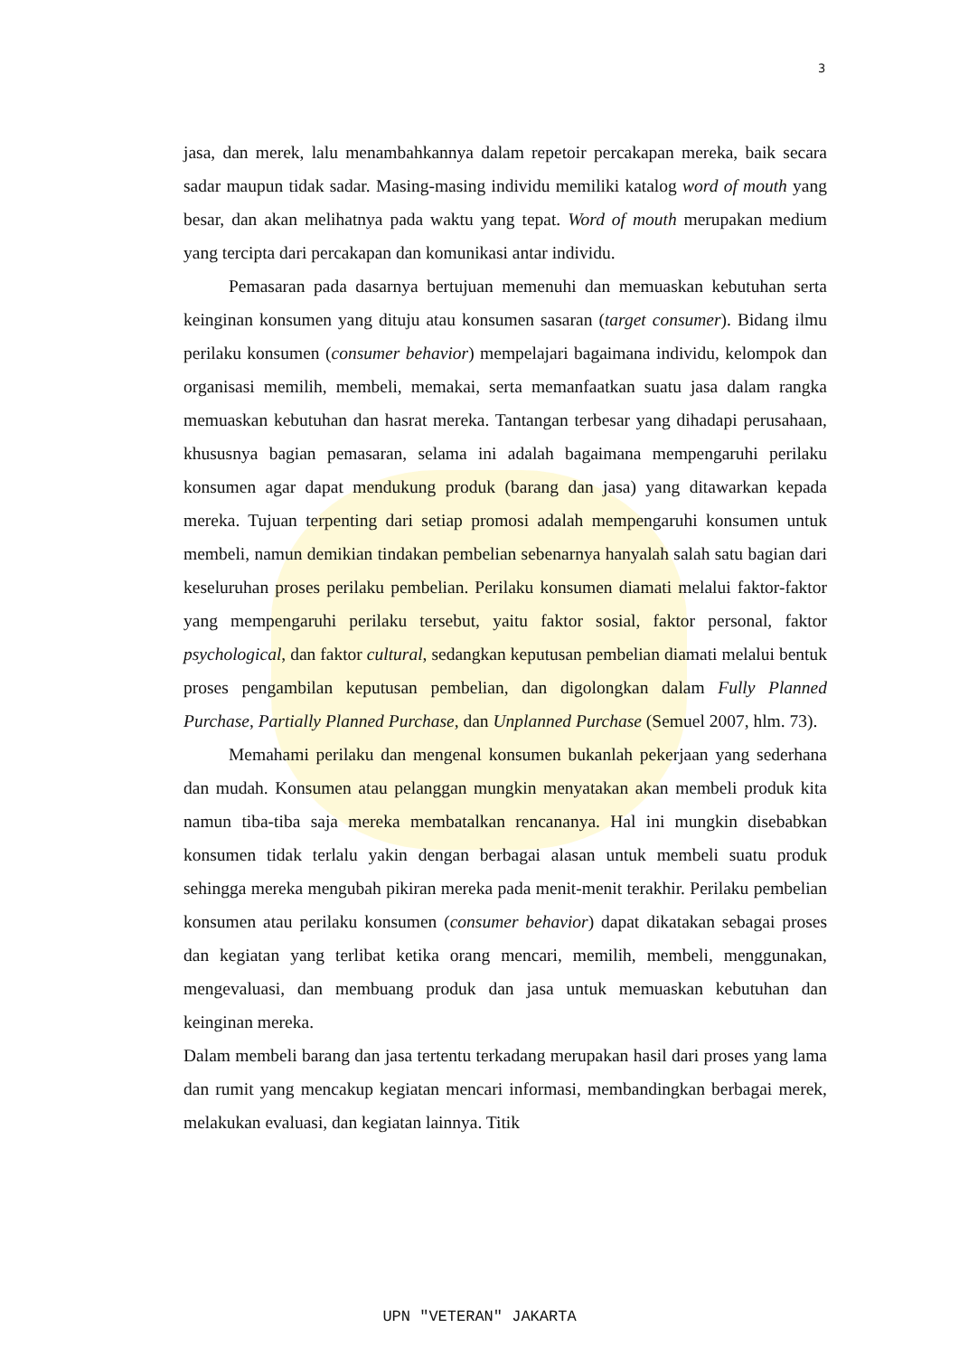3
jasa, dan merek, lalu menambahkannya dalam repetoir percakapan mereka, baik secara sadar maupun tidak sadar. Masing-masing individu memiliki katalog word of mouth yang besar, dan akan melihatnya pada waktu yang tepat. Word of mouth merupakan medium yang tercipta dari percakapan dan komunikasi antar individu.
Pemasaran pada dasarnya bertujuan memenuhi dan memuaskan kebutuhan serta keinginan konsumen yang dituju atau konsumen sasaran (target consumer). Bidang ilmu perilaku konsumen (consumer behavior) mempelajari bagaimana individu, kelompok dan organisasi memilih, membeli, memakai, serta memanfaatkan suatu jasa dalam rangka memuaskan kebutuhan dan hasrat mereka. Tantangan terbesar yang dihadapi perusahaan, khususnya bagian pemasaran, selama ini adalah bagaimana mempengaruhi perilaku konsumen agar dapat mendukung produk (barang dan jasa) yang ditawarkan kepada mereka. Tujuan terpenting dari setiap promosi adalah mempengaruhi konsumen untuk membeli, namun demikian tindakan pembelian sebenarnya hanyalah salah satu bagian dari keseluruhan proses perilaku pembelian. Perilaku konsumen diamati melalui faktor-faktor yang mempengaruhi perilaku tersebut, yaitu faktor sosial, faktor personal, faktor psychological, dan faktor cultural, sedangkan keputusan pembelian diamati melalui bentuk proses pengambilan keputusan pembelian, dan digolongkan dalam Fully Planned Purchase, Partially Planned Purchase, dan Unplanned Purchase (Semuel 2007, hlm. 73).
Memahami perilaku dan mengenal konsumen bukanlah pekerjaan yang sederhana dan mudah. Konsumen atau pelanggan mungkin menyatakan akan membeli produk kita namun tiba-tiba saja mereka membatalkan rencananya. Hal ini mungkin disebabkan konsumen tidak terlalu yakin dengan berbagai alasan untuk membeli suatu produk sehingga mereka mengubah pikiran mereka pada menit-menit terakhir. Perilaku pembelian konsumen atau perilaku konsumen (consumer behavior) dapat dikatakan sebagai proses dan kegiatan yang terlibat ketika orang mencari, memilih, membeli, menggunakan, mengevaluasi, dan membuang produk dan jasa untuk memuaskan kebutuhan dan keinginan mereka.
Dalam membeli barang dan jasa tertentu terkadang merupakan hasil dari proses yang lama dan rumit yang mencakup kegiatan mencari informasi, membandingkan berbagai merek, melakukan evaluasi, dan kegiatan lainnya. Titik
UPN "VETERAN" JAKARTA